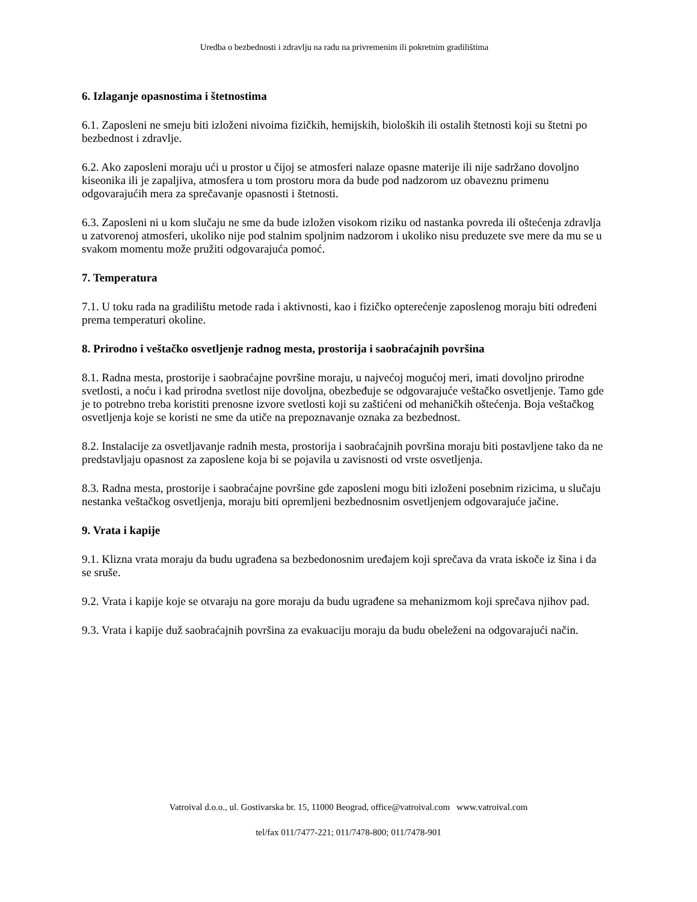Uredba o bezbednosti i zdravlju na radu na privremenim ili pokretnim gradilištima
6. Izlaganje opasnostima i štetnostima
6.1. Zaposleni ne smeju biti izloženi nivoima fizičkih, hemijskih, bioloških ili ostalih štetnosti koji su štetni po bezbednost i zdravlje.
6.2. Ako zaposleni moraju ući u prostor u čijoj se atmosferi nalaze opasne materije ili nije sadržano dovoljno kiseonika ili je zapaljiva, atmosfera u tom prostoru mora da bude pod nadzorom uz obaveznu primenu odgovarajućih mera za sprečavanje opasnosti i štetnosti.
6.3. Zaposleni ni u kom slučaju ne sme da bude izložen visokom riziku od nastanka povreda ili oštećenja zdravlja u zatvorenoj atmosferi, ukoliko nije pod stalnim spoljnim nadzorom i ukoliko nisu preduzete sve mere da mu se u svakom momentu može pružiti odgovarajuća pomoć.
7. Temperatura
7.1. U toku rada na gradilištu metode rada i aktivnosti, kao i fizičko opterećenje zaposlenog moraju biti određeni prema temperaturi okoline.
8. Prirodno i veštačko osvetljenje radnog mesta, prostorija i saobraćajnih površina
8.1. Radna mesta, prostorije i saobraćajne površine moraju, u najvećoj mogućoj meri, imati dovoljno prirodne svetlosti, a noću i kad prirodna svetlost nije dovoljna, obezbeđuje se odgovarajuće veštačko osvetljenje. Tamo gde je to potrebno treba koristiti prenosne izvore svetlosti koji su zaštićeni od mehaničkih oštećenja. Boja veštačkog osvetljenja koje se koristi ne sme da utiče na prepoznavanje oznaka za bezbednost.
8.2. Instalacije za osvetljavanje radnih mesta, prostorija i saobraćajnih površina moraju biti postavljene tako da ne predstavljaju opasnost za zaposlene koja bi se pojavila u zavisnosti od vrste osvetljenja.
8.3. Radna mesta, prostorije i saobraćajne površine gde zaposleni mogu biti izloženi posebnim rizicima, u slučaju nestanka veštačkog osvetljenja, moraju biti opremljeni bezbednosnim osvetljenjem odgovarajuće jačine.
9. Vrata i kapije
9.1. Klizna vrata moraju da budu ugrađena sa bezbedonosnim uređajem koji sprečava da vrata iskoče iz šina i da se sruše.
9.2. Vrata i kapije koje se otvaraju na gore moraju da budu ugrađene sa mehanizmom koji sprečava njihov pad.
9.3. Vrata i kapije duž saobraćajnih površina za evakuaciju moraju da budu obeleženi na odgovarajući način.
Vatroival d.o.o., ul. Gostivarska br. 15, 11000 Beograd, office@vatroival.com www.vatroival.com
tel/fax 011/7477-221; 011/7478-800; 011/7478-901